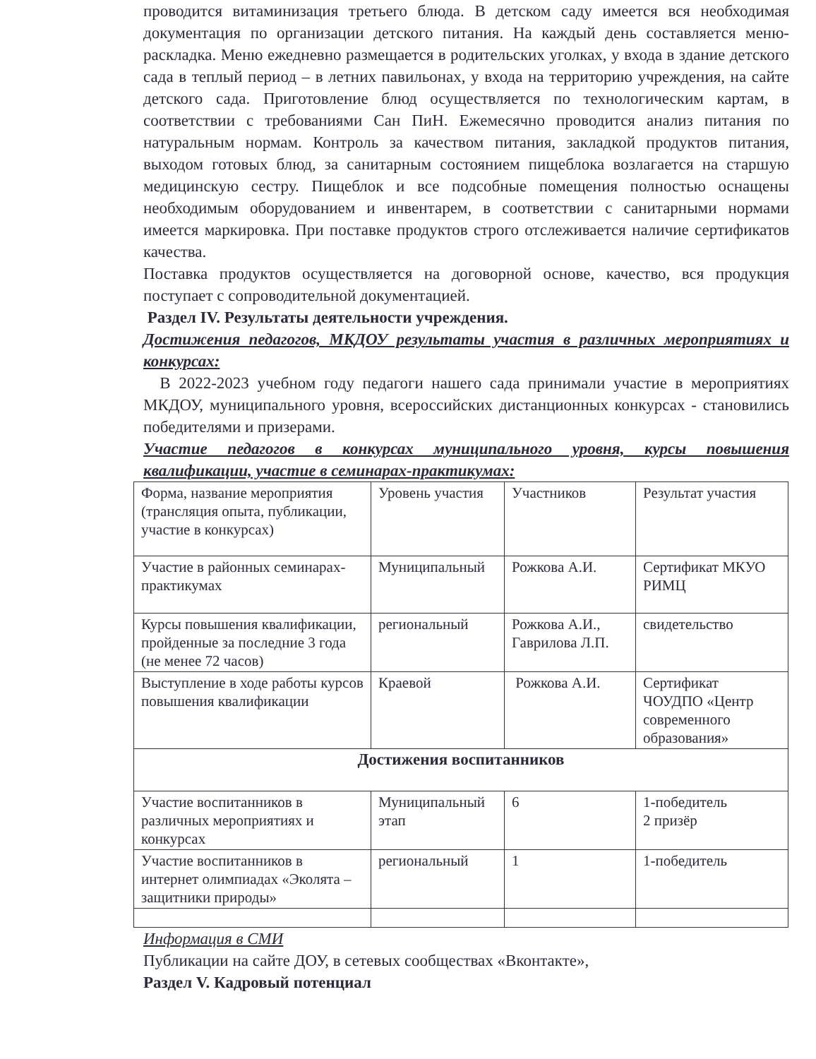проводится витаминизация третьего блюда. В детском саду имеется вся необходимая документация по организации детского питания. На каждый день составляется меню-раскладка. Меню ежедневно размещается в родительских уголках, у входа в здание детского сада в теплый период – в летних павильонах, у входа на территорию учреждения, на сайте детского сада. Приготовление блюд осуществляется по технологическим картам, в соответствии с требованиями Сан ПиН. Ежемесячно проводится анализ питания по натуральным нормам. Контроль за качеством питания, закладкой продуктов питания, выходом готовых блюд, за санитарным состоянием пищеблока возлагается на старшую медицинскую сестру. Пищеблок и все подсобные помещения полностью оснащены необходимым оборудованием и инвентарем, в соответствии с санитарными нормами имеется маркировка. При поставке продуктов строго отслеживается наличие сертификатов качества.
Поставка продуктов осуществляется на договорной основе, качество, вся продукция поступает с сопроводительной документацией.
Раздел IV. Результаты деятельности учреждения.
Достижения педагогов, МКДОУ результаты участия в различных мероприятиях и конкурсах:
В 2022-2023 учебном году педагоги нашего сада принимали участие в мероприятиях МКДОУ, муниципального уровня, всероссийских дистанционных конкурсах - становились победителями и призерами.
Участие педагогов в конкурсах муниципального уровня, курсы повышения квалификации, участие в семинарах-практикумах:
| Форма, название мероприятия (трансляция опыта, публикации, участие в конкурсах) | Уровень участия | Участников | Результат участия |
| Участие в районных семинарах-практикумах | Муниципальный | Рожкова А.И. | Сертификат МКУО РИМЦ |
| Курсы повышения квалификации, пройденные за последние 3 года (не менее 72 часов) | региональный | Рожкова А.И., Гаврилова Л.П. | свидетельство |
| Выступление в ходе работы курсов повышения квалификации | Краевой | Рожкова А.И. | Сертификат ЧОУДПО «Центр современного образования» |
| Достижения воспитанников | | | |
| Участие воспитанников в различных мероприятиях и конкурсах | Муниципальный этап | 6 | 1-победитель 2 призёр |
| Участие воспитанников в интернет олимпиадах «Эколята –защитники природы» | региональный | 1 | 1-победитель |
Информация в СМИ
Публикации на сайте ДОУ, в сетевых сообществах «Вконтакте»,
Раздел V. Кадровый потенциал